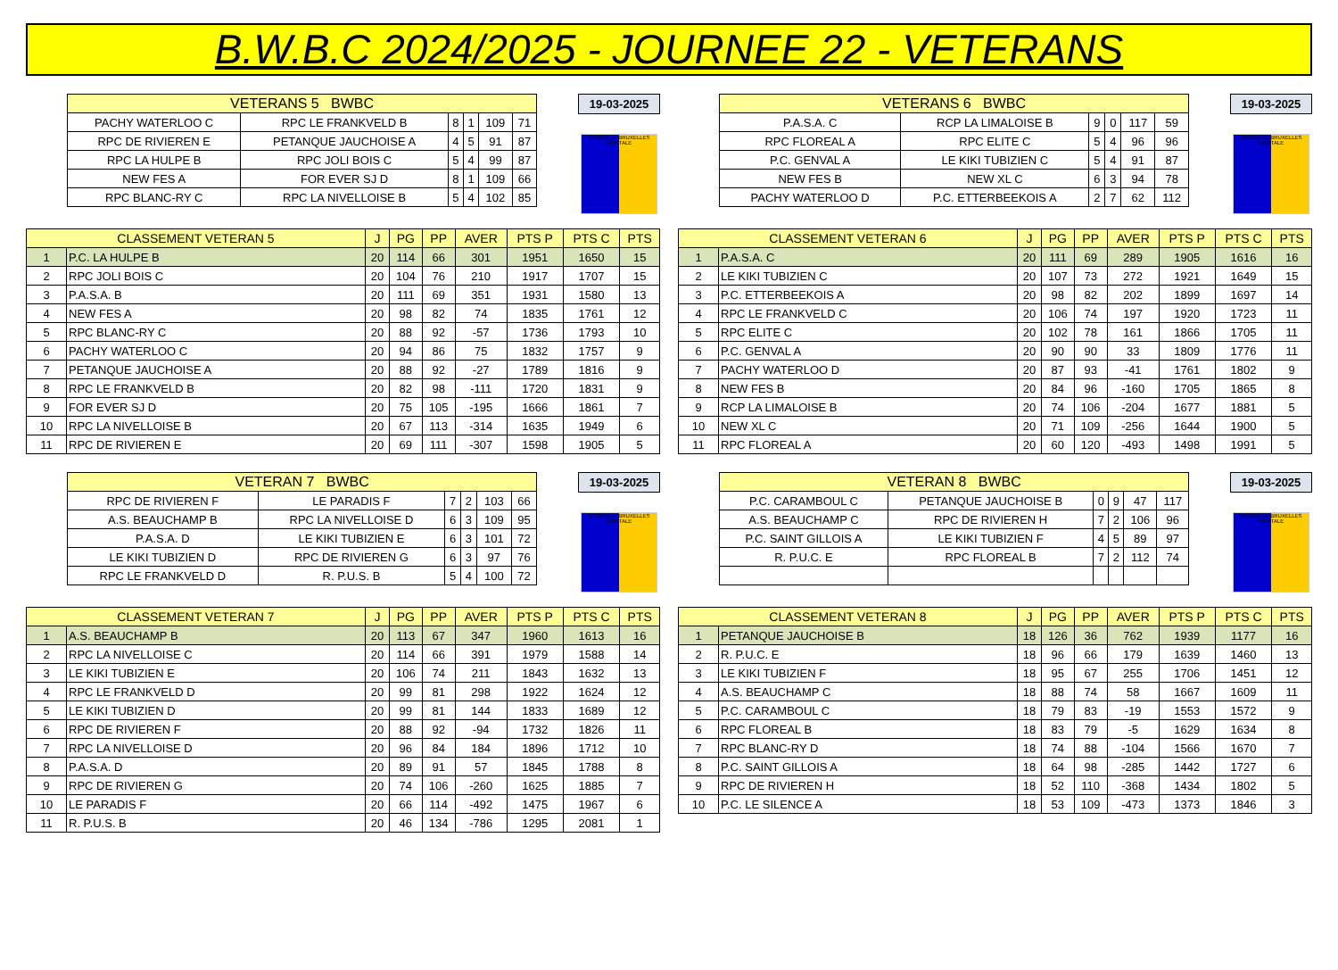B.W.B.C 2024/2025 - JOURNEE 22 - VETERANS
| VETERANS 5 BWBC | | | | | |
| --- | --- | --- | --- | --- | --- |
| PACHY WATERLOO C | RPC LE FRANKVELD B | 8 | 1 | 109 | 71 |
| RPC DE RIVIEREN E | PETANQUE JAUCHOISE A | 4 | 5 | 91 | 87 |
| RPC LA HULPE B | RPC JOLI BOIS C | 5 | 4 | 99 | 87 |
| NEW FES A | FOR EVER SJ D | 8 | 1 | 109 | 66 |
| RPC BLANC-RY C | RPC LA NIVELLOISE B | 5 | 4 | 102 | 85 |
19-03-2025
REGION de BRUXELLES CAPITALE
| CLASSEMENT VETERAN 5 | | J | PG | PP | AVER | PTS P | PTS C | PTS |
| --- | --- | --- | --- | --- | --- | --- | --- | --- |
| 1 | P.C. LA HULPE B | 20 | 114 | 66 | 301 | 1951 | 1650 | 15 |
| 2 | RPC JOLI BOIS C | 20 | 104 | 76 | 210 | 1917 | 1707 | 15 |
| 3 | P.A.S.A. B | 20 | 111 | 69 | 351 | 1931 | 1580 | 13 |
| 4 | NEW FES A | 20 | 98 | 82 | 74 | 1835 | 1761 | 12 |
| 5 | RPC BLANC-RY C | 20 | 88 | 92 | -57 | 1736 | 1793 | 10 |
| 6 | PACHY WATERLOO C | 20 | 94 | 86 | 75 | 1832 | 1757 | 9 |
| 7 | PETANQUE JAUCHOISE A | 20 | 88 | 92 | -27 | 1789 | 1816 | 9 |
| 8 | RPC LE FRANKVELD B | 20 | 82 | 98 | -111 | 1720 | 1831 | 9 |
| 9 | FOR EVER SJ D | 20 | 75 | 105 | -195 | 1666 | 1861 | 7 |
| 10 | RPC LA NIVELLOISE B | 20 | 67 | 113 | -314 | 1635 | 1949 | 6 |
| 11 | RPC DE RIVIEREN E | 20 | 69 | 111 | -307 | 1598 | 1905 | 5 |
| VETERANS 6 BWBC | | | | | |
| --- | --- | --- | --- | --- | --- |
| P.A.S.A. C | RCP LA LIMALOISE B | 9 | 0 | 117 | 59 |
| RPC FLOREAL A | RPC ELITE C | 5 | 4 | 96 | 96 |
| P.C. GENVAL A | LE KIKI TUBIZIEN C | 5 | 4 | 91 | 87 |
| NEW FES B | NEW XL C | 6 | 3 | 94 | 78 |
| PACHY WATERLOO D | P.C. ETTERBEEKOIS A | 2 | 7 | 62 | 112 |
19-03-2025
REGION de BRUXELLES CAPITALE
| CLASSEMENT VETERAN 6 | | J | PG | PP | AVER | PTS P | PTS C | PTS |
| --- | --- | --- | --- | --- | --- | --- | --- | --- |
| 1 | P.A.S.A. C | 20 | 111 | 69 | 289 | 1905 | 1616 | 16 |
| 2 | LE KIKI TUBIZIEN C | 20 | 107 | 73 | 272 | 1921 | 1649 | 15 |
| 3 | P.C. ETTERBEEKOIS A | 20 | 98 | 82 | 202 | 1899 | 1697 | 14 |
| 4 | RPC LE FRANKVELD C | 20 | 106 | 74 | 197 | 1920 | 1723 | 11 |
| 5 | RPC ELITE C | 20 | 102 | 78 | 161 | 1866 | 1705 | 11 |
| 6 | P.C. GENVAL A | 20 | 90 | 90 | 33 | 1809 | 1776 | 11 |
| 7 | PACHY WATERLOO D | 20 | 87 | 93 | -41 | 1761 | 1802 | 9 |
| 8 | NEW FES B | 20 | 84 | 96 | -160 | 1705 | 1865 | 8 |
| 9 | RCP LA LIMALOISE B | 20 | 74 | 106 | -204 | 1677 | 1881 | 5 |
| 10 | NEW XL C | 20 | 71 | 109 | -256 | 1644 | 1900 | 5 |
| 11 | RPC FLOREAL A | 20 | 60 | 120 | -493 | 1498 | 1991 | 5 |
| VETERAN 7 BWBC | | | | | |
| --- | --- | --- | --- | --- | --- |
| RPC DE RIVIEREN F | LE PARADIS F | 7 | 2 | 103 | 66 |
| A.S. BEAUCHAMP B | RPC LA NIVELLOISE D | 6 | 3 | 109 | 95 |
| P.A.S.A. D | LE KIKI TUBIZIEN E | 6 | 3 | 101 | 72 |
| LE KIKI TUBIZIEN D | RPC DE RIVIEREN G | 6 | 3 | 97 | 76 |
| RPC LE FRANKVELD D | R. P.U.S. B | 5 | 4 | 100 | 72 |
19-03-2025
REGION de BRUXELLES CAPITALE
| CLASSEMENT VETERAN 7 | | J | PG | PP | AVER | PTS P | PTS C | PTS |
| --- | --- | --- | --- | --- | --- | --- | --- | --- |
| 1 | A.S. BEAUCHAMP B | 20 | 113 | 67 | 347 | 1960 | 1613 | 16 |
| 2 | RPC LA NIVELLOISE C | 20 | 114 | 66 | 391 | 1979 | 1588 | 14 |
| 3 | LE KIKI TUBIZIEN E | 20 | 106 | 74 | 211 | 1843 | 1632 | 13 |
| 4 | RPC LE FRANKVELD D | 20 | 99 | 81 | 298 | 1922 | 1624 | 12 |
| 5 | LE KIKI TUBIZIEN D | 20 | 99 | 81 | 144 | 1833 | 1689 | 12 |
| 6 | RPC DE RIVIEREN F | 20 | 88 | 92 | -94 | 1732 | 1826 | 11 |
| 7 | RPC LA NIVELLOISE D | 20 | 96 | 84 | 184 | 1896 | 1712 | 10 |
| 8 | P.A.S.A. D | 20 | 89 | 91 | 57 | 1845 | 1788 | 8 |
| 9 | RPC DE RIVIEREN G | 20 | 74 | 106 | -260 | 1625 | 1885 | 7 |
| 10 | LE PARADIS F | 20 | 66 | 114 | -492 | 1475 | 1967 | 6 |
| 11 | R. P.U.S. B | 20 | 46 | 134 | -786 | 1295 | 2081 | 1 |
| VETERAN 8 BWBC | | | | | |
| --- | --- | --- | --- | --- | --- |
| P.C. CARAMBOUL C | PETANQUE JAUCHOISE B | 0 | 9 | 47 | 117 |
| A.S. BEAUCHAMP C | RPC DE RIVIEREN H | 7 | 2 | 106 | 96 |
| P.C. SAINT GILLOIS A | LE KIKI TUBIZIEN F | 4 | 5 | 89 | 97 |
| R. P.U.C. E | RPC FLOREAL B | 7 | 2 | 112 | 74 |
19-03-2025
REGION de BRUXELLES CAPITALE
| CLASSEMENT VETERAN 8 | | J | PG | PP | AVER | PTS P | PTS C | PTS |
| --- | --- | --- | --- | --- | --- | --- | --- | --- |
| 1 | PETANQUE JAUCHOISE B | 18 | 126 | 36 | 762 | 1939 | 1177 | 16 |
| 2 | R. P.U.C. E | 18 | 96 | 66 | 179 | 1639 | 1460 | 13 |
| 3 | LE KIKI TUBIZIEN F | 18 | 95 | 67 | 255 | 1706 | 1451 | 12 |
| 4 | A.S. BEAUCHAMP C | 18 | 88 | 74 | 58 | 1667 | 1609 | 11 |
| 5 | P.C. CARAMBOUL C | 18 | 79 | 83 | -19 | 1553 | 1572 | 9 |
| 6 | RPC FLOREAL B | 18 | 83 | 79 | -5 | 1629 | 1634 | 8 |
| 7 | RPC BLANC-RY D | 18 | 74 | 88 | -104 | 1566 | 1670 | 7 |
| 8 | P.C. SAINT GILLOIS A | 18 | 64 | 98 | -285 | 1442 | 1727 | 6 |
| 9 | RPC DE RIVIEREN H | 18 | 52 | 110 | -368 | 1434 | 1802 | 5 |
| 10 | P.C. LE SILENCE A | 18 | 53 | 109 | -473 | 1373 | 1846 | 3 |